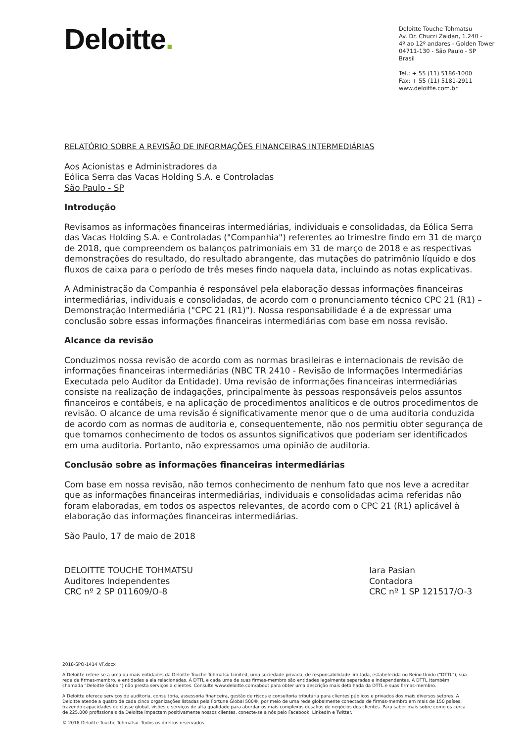Deloitte.
Deloitte Touche Tohmatsu
Av. Dr. Chucri Zaidan, 1.240 -
4º ao 12º andares - Golden Tower
04711-130 - São Paulo - SP
Brasil
Tel.: + 55 (11) 5186-1000
Fax: + 55 (11) 5181-2911
www.deloitte.com.br
RELATÓRIO SOBRE A REVISÃO DE INFORMAÇÕES FINANCEIRAS INTERMEDIÁRIAS
Aos Acionistas e Administradores da
Eólica Serra das Vacas Holding S.A. e Controladas
São Paulo - SP
Introdução
Revisamos as informações financeiras intermediárias, individuais e consolidadas, da Eólica Serra das Vacas Holding S.A. e Controladas ("Companhia") referentes ao trimestre findo em 31 de março de 2018, que compreendem os balanços patrimoniais em 31 de março de 2018 e as respectivas demonstrações do resultado, do resultado abrangente, das mutações do patrimônio líquido e dos fluxos de caixa para o período de três meses findo naquela data, incluindo as notas explicativas.
A Administração da Companhia é responsável pela elaboração dessas informações financeiras intermediárias, individuais e consolidadas, de acordo com o pronunciamento técnico CPC 21 (R1) – Demonstração Intermediária ("CPC 21 (R1)"). Nossa responsabilidade é a de expressar uma conclusão sobre essas informações financeiras intermediárias com base em nossa revisão.
Alcance da revisão
Conduzimos nossa revisão de acordo com as normas brasileiras e internacionais de revisão de informações financeiras intermediárias (NBC TR 2410 - Revisão de Informações Intermediárias Executada pelo Auditor da Entidade). Uma revisão de informações financeiras intermediárias consiste na realização de indagações, principalmente às pessoas responsáveis pelos assuntos financeiros e contábeis, e na aplicação de procedimentos analíticos e de outros procedimentos de revisão. O alcance de uma revisão é significativamente menor que o de uma auditoria conduzida de acordo com as normas de auditoria e, consequentemente, não nos permitiu obter segurança de que tomamos conhecimento de todos os assuntos significativos que poderiam ser identificados em uma auditoria. Portanto, não expressamos uma opinião de auditoria.
Conclusão sobre as informações financeiras intermediárias
Com base em nossa revisão, não temos conhecimento de nenhum fato que nos leve a acreditar que as informações financeiras intermediárias, individuais e consolidadas acima referidas não foram elaboradas, em todos os aspectos relevantes, de acordo com o CPC 21 (R1) aplicável à elaboração das informações financeiras intermediárias.
São Paulo, 17 de maio de 2018
DELOITTE TOUCHE TOHMATSU
Auditores Independentes
CRC nº 2 SP 011609/O-8
Iara Pasian
Contadora
CRC nº 1 SP 121517/O-3
2018-SPO-1414 VF.docx
A Deloitte refere-se a uma ou mais entidades da Deloitte Touche Tohmatsu Limited, uma sociedade privada, de responsabilidade limitada, estabelecida no Reino Unido ("DTTL"), sua rede de firmas-membro, e entidades a ela relacionadas. A DTTL e cada uma de suas firmas-membro são entidades legalmente separadas e independentes. A DTTL (também chamada "Deloitte Global") não presta serviços a clientes. Consulte www.deloitte.com/about para obter uma descrição mais detalhada da DTTL e suas firmas-membro.
A Deloitte oferece serviços de auditoria, consultoria, assessoria financeira, gestão de riscos e consultoria tributária para clientes públicos e privados dos mais diversos setores. A Deloitte atende a quatro de cada cinco organizações listadas pela Fortune Global 500®, por meio de uma rede globalmente conectada de firmas-membro em mais de 150 países, trazendo capacidades de classe global, visões e serviços de alta qualidade para abordar os mais complexos desafios de negócios dos clientes. Para saber mais sobre como os cerca de 225.000 profissionais da Deloitte impactam positivamente nossos clientes, conecte-se a nós pelo Facebook, LinkedIn e Twitter.
© 2018 Deloitte Touche Tohmatsu. Todos os direitos reservados.